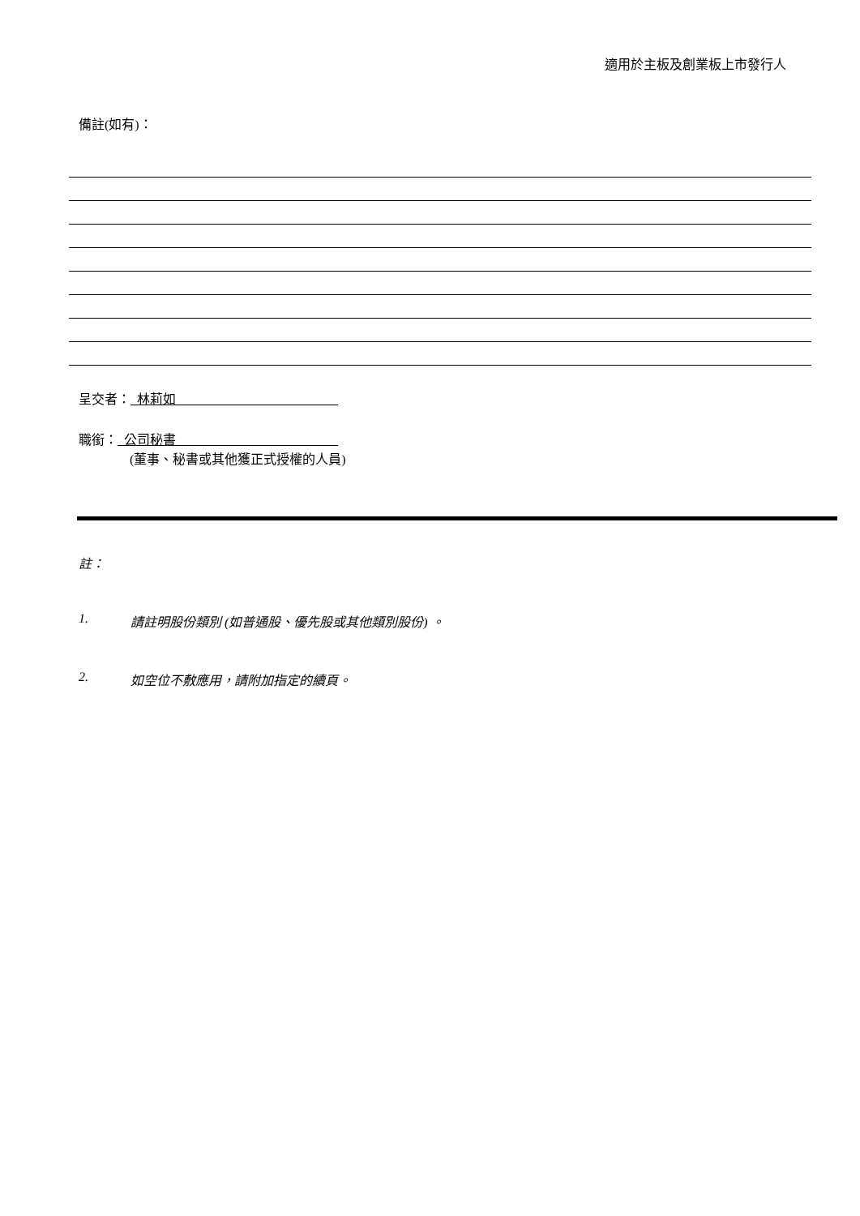適用於主板及創業板上市發行人
備註(如有)：
呈交者：_林莉如_________________________
職銜：_公司秘書_________________________
(董事、秘書或其他獲正式授權的人員)
註：
1. 請註明股份類別 (如普通股、優先股或其他類別股份) 。
2. 如空位不敷應用，請附加指定的續頁。